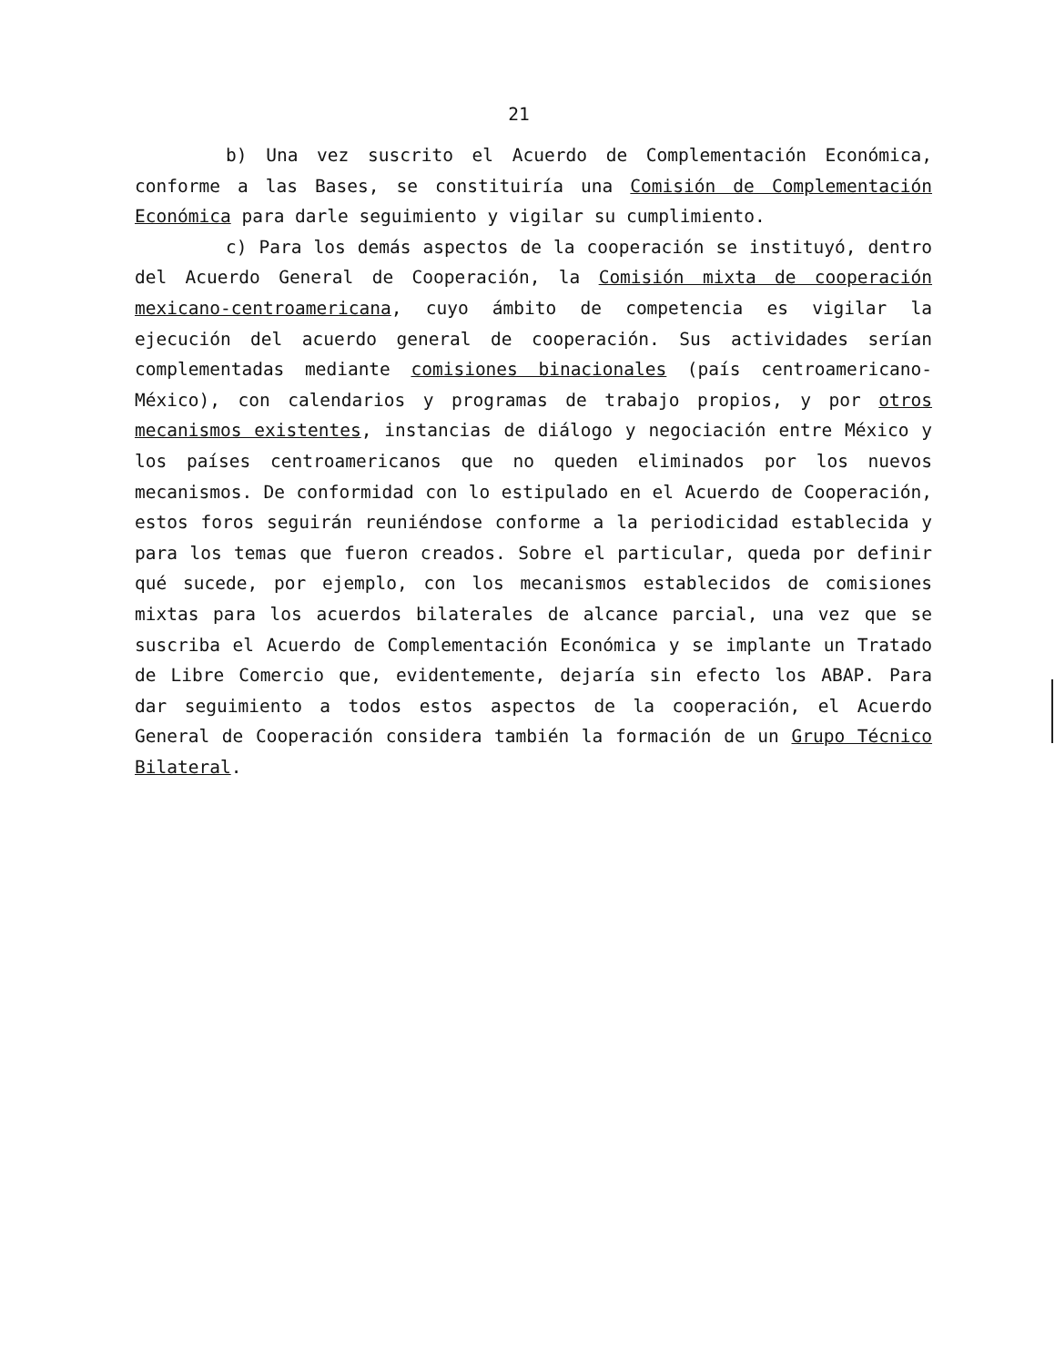21
b) Una vez suscrito el Acuerdo de Complementación Económica, conforme a las Bases, se constituiría una Comisión de Complementación Económica para darle seguimiento y vigilar su cumplimiento.
c) Para los demás aspectos de la cooperación se instituyó, dentro del Acuerdo General de Cooperación, la Comisión mixta de cooperación mexicano-centroamericana, cuyo ámbito de competencia es vigilar la ejecución del acuerdo general de cooperación. Sus actividades serían complementadas mediante comisiones binacionales (país centroamericano-México), con calendarios y programas de trabajo propios, y por otros mecanismos existentes, instancias de diálogo y negociación entre México y los países centroamericanos que no queden eliminados por los nuevos mecanismos. De conformidad con lo estipulado en el Acuerdo de Cooperación, estos foros seguirán reuniéndose conforme a la periodicidad establecida y para los temas que fueron creados. Sobre el particular, queda por definir qué sucede, por ejemplo, con los mecanismos establecidos de comisiones mixtas para los acuerdos bilaterales de alcance parcial, una vez que se suscriba el Acuerdo de Complementación Económica y se implante un Tratado de Libre Comercio que, evidentemente, dejaría sin efecto los ABAP. Para dar seguimiento a todos estos aspectos de la cooperación, el Acuerdo General de Cooperación considera también la formación de un Grupo Técnico Bilateral.